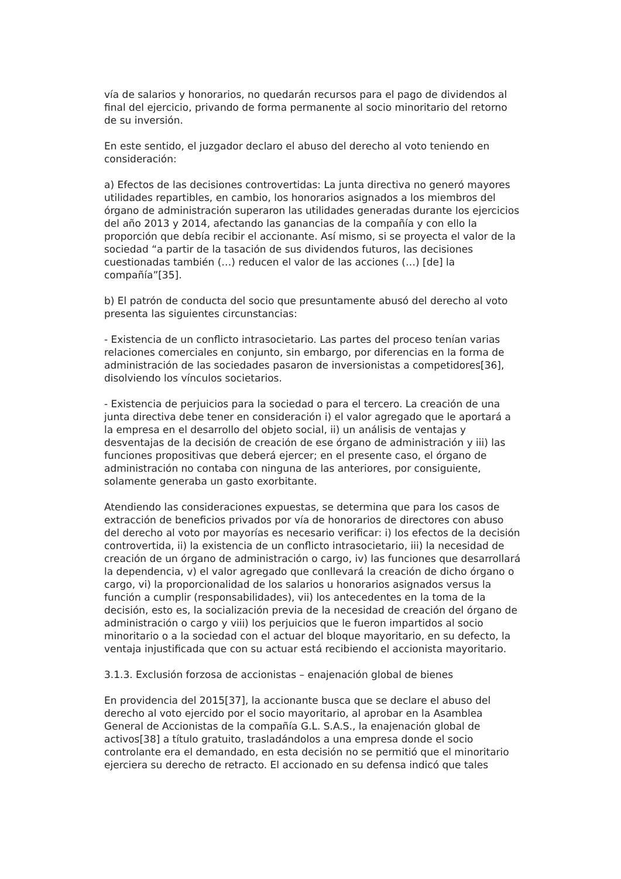vía de salarios y honorarios, no quedarán recursos para el pago de dividendos al final del ejercicio, privando de forma permanente al socio minoritario del retorno de su inversión.
En este sentido, el juzgador declaro el abuso del derecho al voto teniendo en consideración:
a) Efectos de las decisiones controvertidas: La junta directiva no generó mayores utilidades repartibles, en cambio, los honorarios asignados a los miembros del órgano de administración superaron las utilidades generadas durante los ejercicios del año 2013 y 2014, afectando las ganancias de la compañía y con ello la proporción que debía recibir el accionante. Así mismo, si se proyecta el valor de la sociedad “a partir de la tasación de sus dividendos futuros, las decisiones cuestionadas también (…) reducen el valor de las acciones (…) [de] la compañía”[35].
b) El patrón de conducta del socio que presuntamente abusó del derecho al voto presenta las siguientes circunstancias:
- Existencia de un conflicto intrasocietario. Las partes del proceso tenían varias relaciones comerciales en conjunto, sin embargo, por diferencias en la forma de administración de las sociedades pasaron de inversionistas a competidores[36], disolviendo los vínculos societarios.
- Existencia de perjuicios para la sociedad o para el tercero. La creación de una junta directiva debe tener en consideración i) el valor agregado que le aportará a la empresa en el desarrollo del objeto social, ii) un análisis de ventajas y desventajas de la decisión de creación de ese órgano de administración y iii) las funciones propositivas que deberá ejercer; en el presente caso, el órgano de administración no contaba con ninguna de las anteriores, por consiguiente, solamente generaba un gasto exorbitante.
Atendiendo las consideraciones expuestas, se determina que para los casos de extracción de beneficios privados por vía de honorarios de directores con abuso del derecho al voto por mayorías es necesario verificar: i) los efectos de la decisión controvertida, ii) la existencia de un conflicto intrasocietario, iii) la necesidad de creación de un órgano de administración o cargo, iv) las funciones que desarrollará la dependencia, v) el valor agregado que conllevará la creación de dicho órgano o cargo, vi) la proporcionalidad de los salarios u honorarios asignados versus la función a cumplir (responsabilidades), vii) los antecedentes en la toma de la decisión, esto es, la socialización previa de la necesidad de creación del órgano de administración o cargo y viii) los perjuicios que le fueron impartidos al socio minoritario o a la sociedad con el actuar del bloque mayoritario, en su defecto, la ventaja injustificada que con su actuar está recibiendo el accionista mayoritario.
3.1.3. Exclusión forzosa de accionistas – enajenación global de bienes
En providencia del 2015[37], la accionante busca que se declare el abuso del derecho al voto ejercido por el socio mayoritario, al aprobar en la Asamblea General de Accionistas de la compañía G.L. S.A.S., la enajenación global de activos[38] a título gratuito, trasladándolos a una empresa donde el socio controlante era el demandado, en esta decisión no se permitió que el minoritario ejerciera su derecho de retracto. El accionado en su defensa indicó que tales